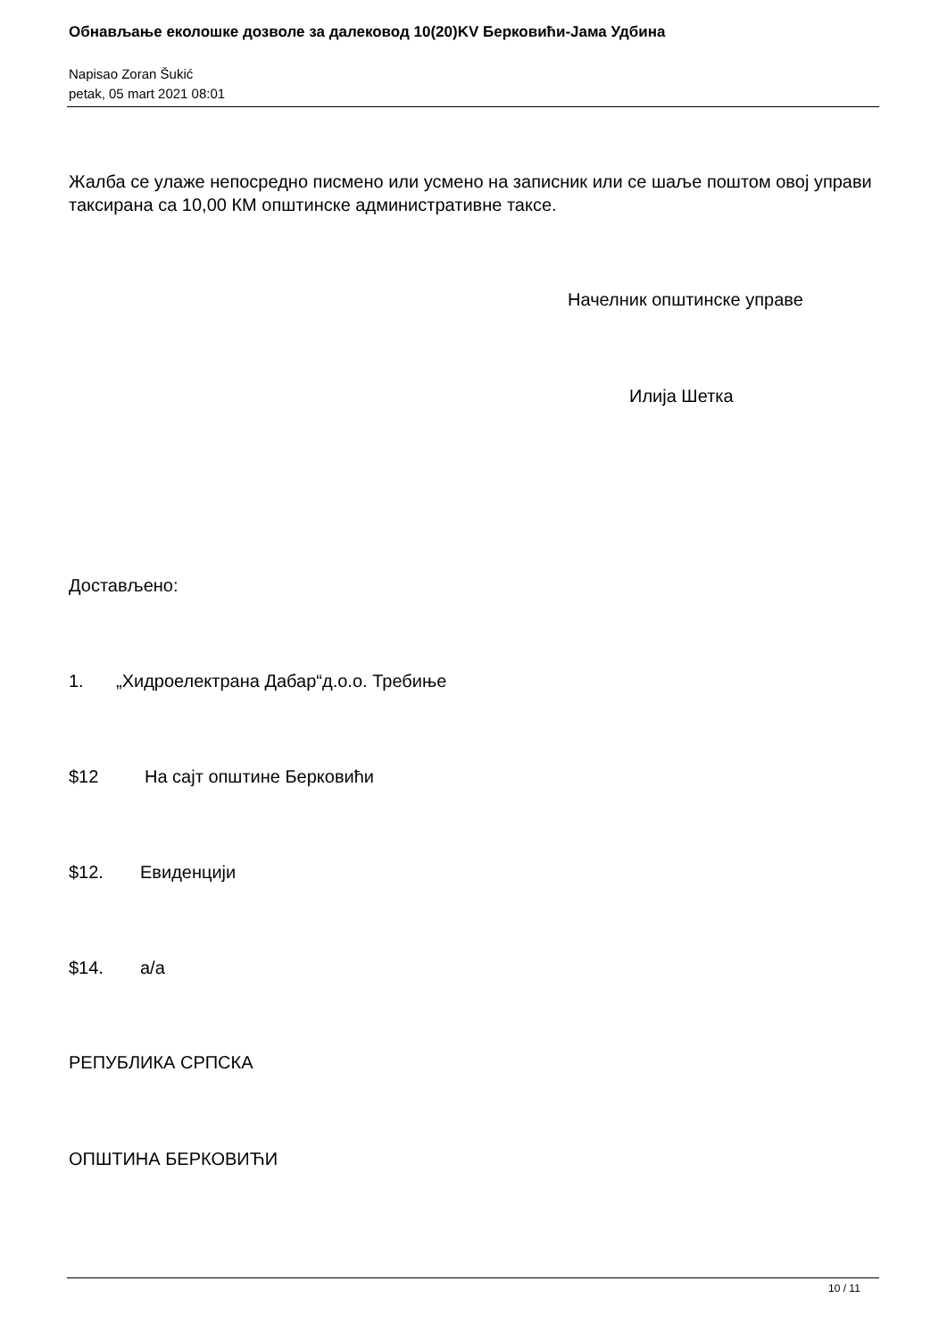Обнављање еколошке дозволе за далековод 10(20)KV Берковићи-Јама Удбина
Napisao Zoran Šukić
petak, 05 mart 2021 08:01
Жалба се улаже непосредно писмено или усмено на записник или се шаље поштом овој управи таксирана са 10,00 КМ општинске административне таксе.
Начелник општинске управе
Илија Шетка
Достављено:
1. „Хидроелектрана Дабар“д.о.о. Требиње
$12 На сајт општине Берковићи
$12. Евиденцији
$14. а/а
РЕПУБЛИКА СРПСКА
ОПШТИНА БЕРКОВИЋИ
10 / 11